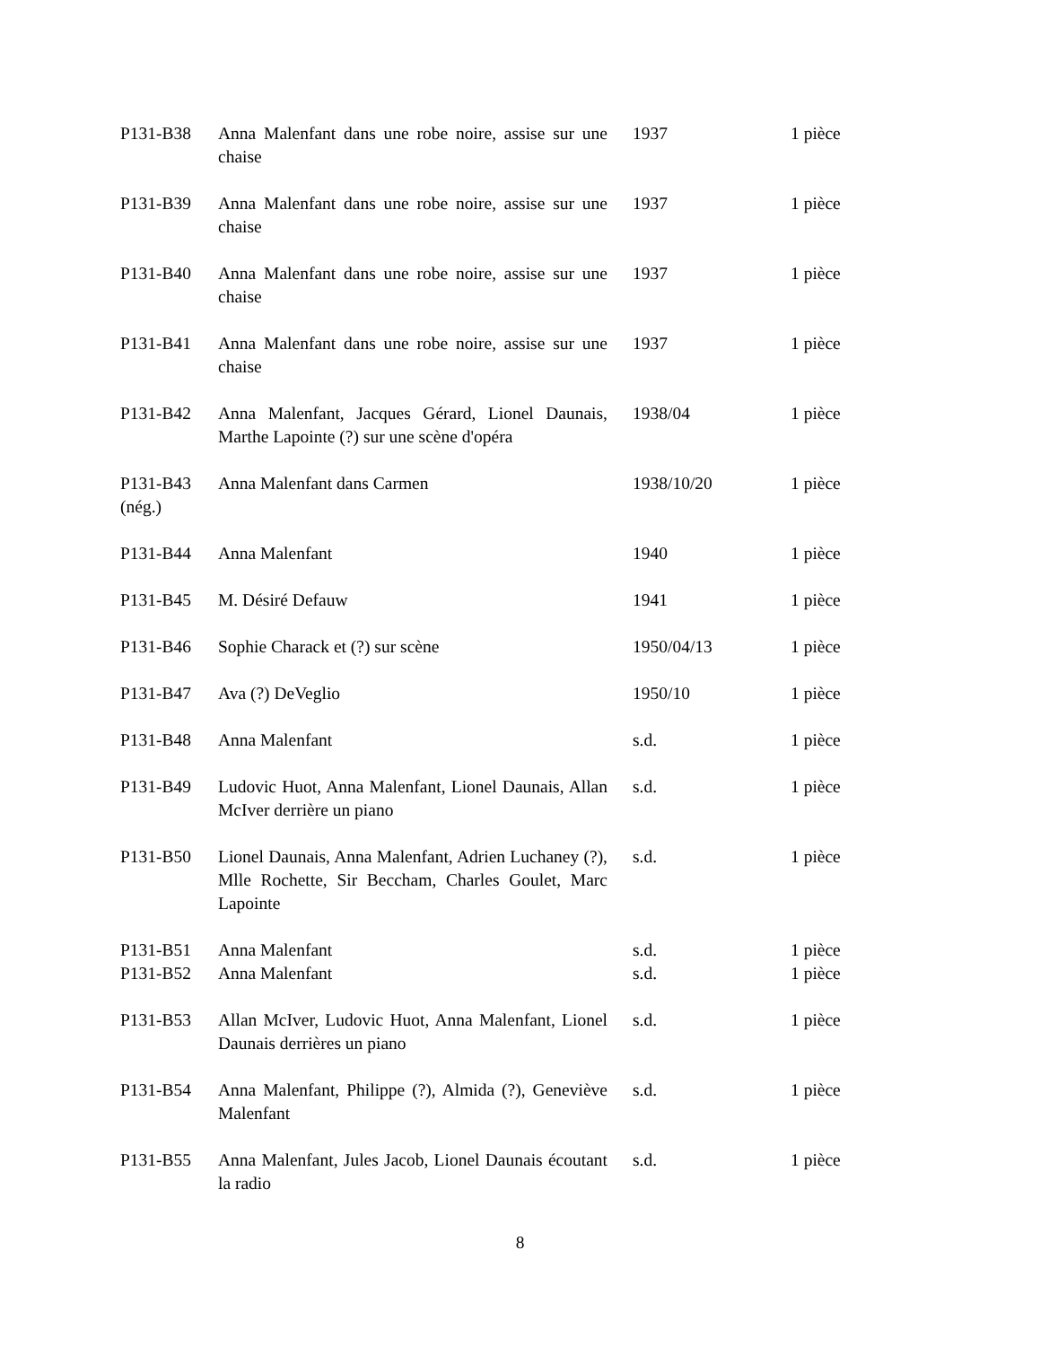| P131-B38 | Anna Malenfant dans une robe noire, assise sur une chaise | 1937 | 1 pièce |
| P131-B39 | Anna Malenfant dans une robe noire, assise sur une chaise | 1937 | 1 pièce |
| P131-B40 | Anna Malenfant dans une robe noire, assise sur une chaise | 1937 | 1 pièce |
| P131-B41 | Anna Malenfant dans une robe noire, assise sur une chaise | 1937 | 1 pièce |
| P131-B42 | Anna Malenfant, Jacques Gérard, Lionel Daunais, Marthe Lapointe (?) sur une scène d'opéra | 1938/04 | 1 pièce |
| P131-B43 (nég.) | Anna Malenfant dans Carmen | 1938/10/20 | 1 pièce |
| P131-B44 | Anna Malenfant | 1940 | 1 pièce |
| P131-B45 | M. Désiré Defauw | 1941 | 1 pièce |
| P131-B46 | Sophie Charack et (?) sur scène | 1950/04/13 | 1 pièce |
| P131-B47 | Ava (?) DeVeglio | 1950/10 | 1 pièce |
| P131-B48 | Anna Malenfant | s.d. | 1 pièce |
| P131-B49 | Ludovic Huot, Anna Malenfant, Lionel Daunais, Allan McIver derrière un piano | s.d. | 1 pièce |
| P131-B50 | Lionel Daunais, Anna Malenfant, Adrien Luchaney (?), Mlle Rochette, Sir Beccham, Charles Goulet, Marc Lapointe | s.d. | 1 pièce |
| P131-B51 | Anna Malenfant | s.d. | 1 pièce |
| P131-B52 | Anna Malenfant | s.d. | 1 pièce |
| P131-B53 | Allan McIver, Ludovic Huot, Anna Malenfant, Lionel Daunais derrières un piano | s.d. | 1 pièce |
| P131-B54 | Anna Malenfant, Philippe (?), Almida (?), Geneviève Malenfant | s.d. | 1 pièce |
| P131-B55 | Anna Malenfant, Jules Jacob, Lionel Daunais écoutant la radio | s.d. | 1 pièce |
8